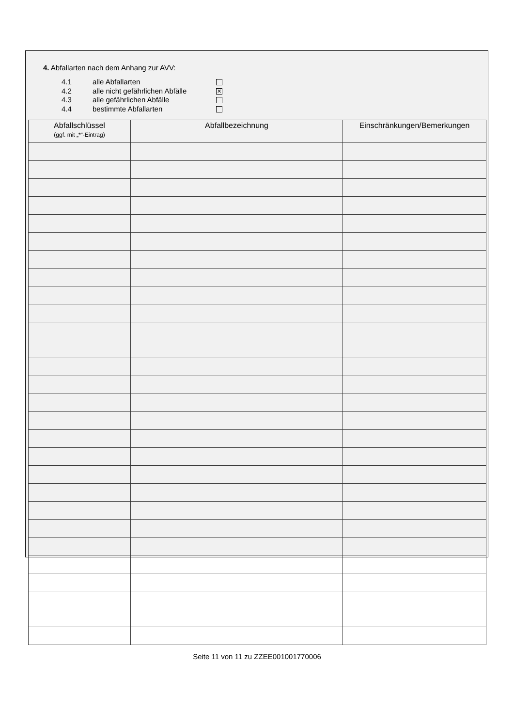4. Abfallarten nach dem Anhang zur AVV:
4.1 alle Abfallarten
4.2 alle nicht gefährlichen Abfälle ✕
4.3 alle gefährlichen Abfälle
4.4 bestimmte Abfallarten
| Abfallschlüssel (ggf. mit „*“-Eintrag) | Abfallbezeichnung | Einschränkungen/Bemerkungen |
| --- | --- | --- |
Seite 11 von 11 zu ZZEE001001770006